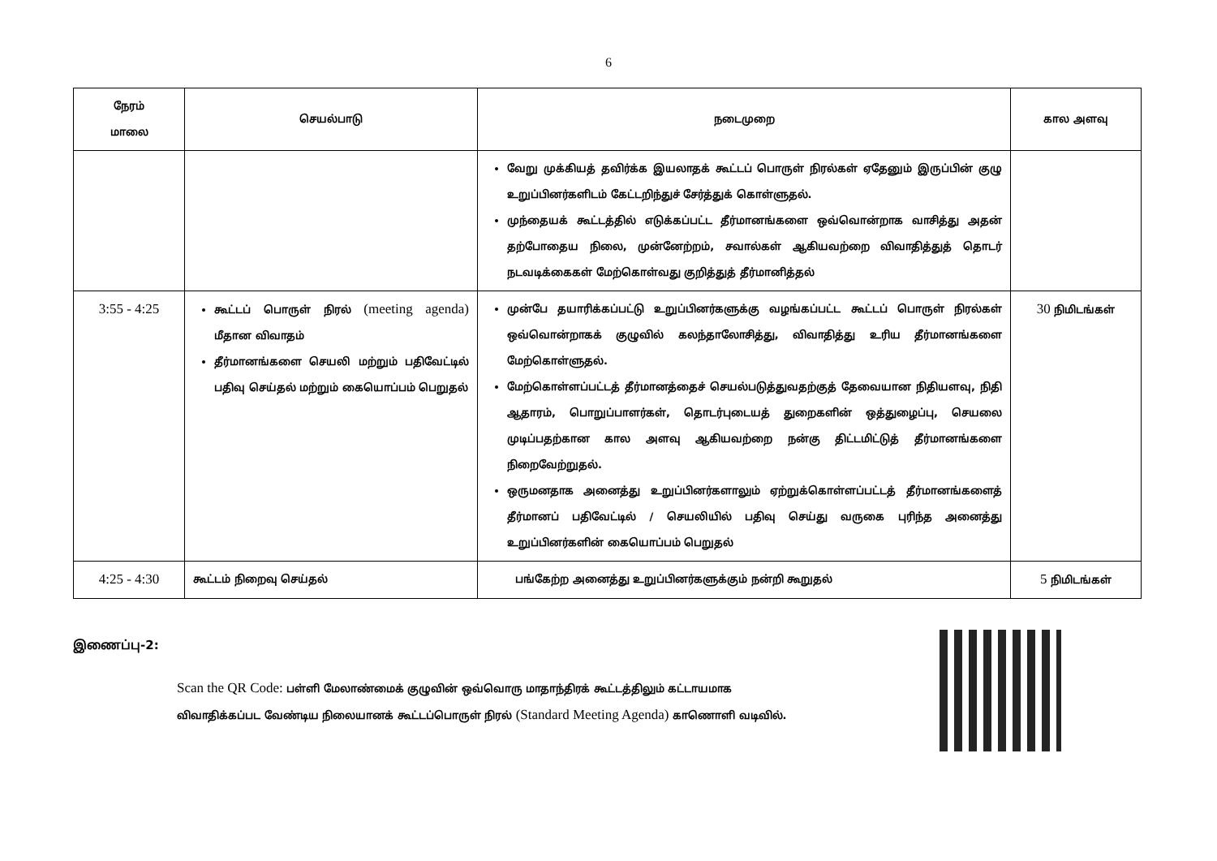6
| நேரம் மாலை | செயல்பாடு | நடைமுறை | கால அளவு |
| --- | --- | --- | --- |
| | | வேறு முக்கியத் தவிர்க்க இயலாதக் கூட்டப் பொருள் நிரல்கள் ஏதேனும் இருப்பின் குழு உறுப்பினர்களிடம் கேட்டறிந்துச் சேர்த்துக் கொள்ளுதல். முந்தையக் கூட்டத்தில் எடுக்கப்பட்ட தீர்மானங்களை ஒவ்வொன்றாக வாசித்து அதன் தற்போதைய நிலை, முன்னேற்றம், சவால்கள் ஆகியவற்றை விவாதித்துத் தொடர் நடவடிக்கைகள் மேற்கொள்வது குறித்துத் தீர்மானித்தல் | |
| 3:55 - 4:25 | கூட்டப் பொருள் நிரல் (meeting agenda) மீதான விவாதம் தீர்மானங்களை செயலி மற்றும் பதிவேட்டில் பதிவு செய்தல் மற்றும் கையொப்பம் பெறுதல் | முன்பே தயாரிக்கப்பட்டு உறுப்பினர்களுக்கு வழங்கப்பட்ட கூட்டப் பொருள் நிரல்கள் ஒவ்வொன்றாகக் குழுவில் கலந்தாலோசித்து, விவாதித்து உரிய தீர்மானங்களை மேற்கொள்ளுதல். மேற்கொள்ளப்பட்டத் தீர்மானத்தைச் செயல்படுத்துவதற்குத் தேவையான நிதியளவு, நிதி ஆதாரம், பொறுப்பாளர்கள், தொடர்புடையத் துறைகளின் ஒத்துழைப்பு, செயலை முடிப்பதற்கான கால அளவு ஆகியவற்றை நன்கு திட்டமிட்டுத் தீர்மானங்களை நிறைவேற்றுதல். ஒருமனதாக அனைத்து உறுப்பினர்களாலும் ஏற்றுக்கொள்ளப்பட்டத் தீர்மானங்களைத் தீர்மானப் பதிவேட்டில் / செயலியில் பதிவு செய்து வருகை புரிந்த அனைத்து உறுப்பினர்களின் கையொப்பம் பெறுதல் | 30 நிமிடங்கள் |
| 4:25 - 4:30 | கூட்டம் நிறைவு செய்தல் | பங்கேற்ற அனைத்து உறுப்பினர்களுக்கும் நன்றி கூறுதல் | 5 நிமிடங்கள் |
இணைப்பு-2:
Scan the QR Code: பள்ளி மேலாண்மைக் குழுவின் ஒவ்வொரு மாதாந்திரக் கூட்டத்திலும் கட்டாயமாக விவாதிக்கப்பட வேண்டிய நிலையானக் கூட்டப்பொருள் நிரல் (Standard Meeting Agenda) காணொளி வடிவில்.